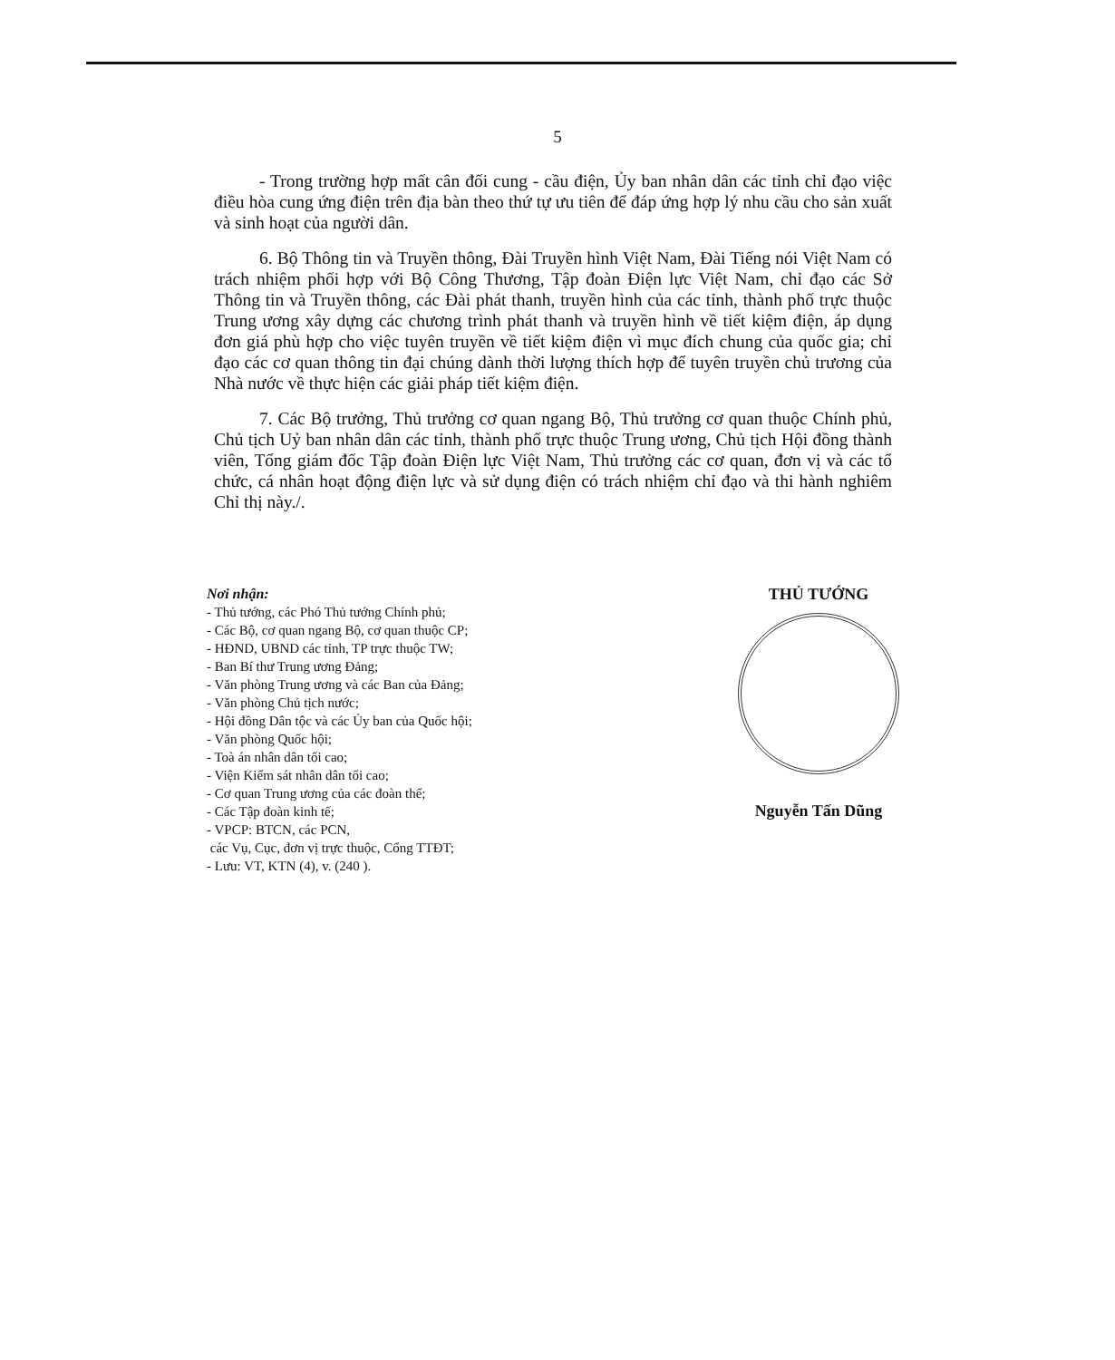5
- Trong trường hợp mất cân đối cung - cầu điện, Ủy ban nhân dân các tỉnh chỉ đạo việc điều hòa cung ứng điện trên địa bàn theo thứ tự ưu tiên để đáp ứng hợp lý nhu cầu cho sản xuất và sinh hoạt của người dân.
6. Bộ Thông tin và Truyền thông, Đài Truyền hình Việt Nam, Đài Tiếng nói Việt Nam có trách nhiệm phối hợp với Bộ Công Thương, Tập đoàn Điện lực Việt Nam, chỉ đạo các Sở Thông tin và Truyền thông, các Đài phát thanh, truyền hình của các tỉnh, thành phố trực thuộc Trung ương xây dựng các chương trình phát thanh và truyền hình về tiết kiệm điện, áp dụng đơn giá phù hợp cho việc tuyên truyền về tiết kiệm điện vì mục đích chung của quốc gia; chỉ đạo các cơ quan thông tin đại chúng dành thời lượng thích hợp để tuyên truyền chủ trương của Nhà nước về thực hiện các giải pháp tiết kiệm điện.
7. Các Bộ trưởng, Thủ trưởng cơ quan ngang Bộ, Thủ trưởng cơ quan thuộc Chính phủ, Chủ tịch Uỷ ban nhân dân các tỉnh, thành phố trực thuộc Trung ương, Chủ tịch Hội đồng thành viên, Tổng giám đốc Tập đoàn Điện lực Việt Nam, Thủ trưởng các cơ quan, đơn vị và các tổ chức, cá nhân hoạt động điện lực và sử dụng điện có trách nhiệm chỉ đạo và thi hành nghiêm Chỉ thị này./.
Nơi nhận:
- Thủ tướng, các Phó Thủ tướng Chính phủ;
- Các Bộ, cơ quan ngang Bộ, cơ quan thuộc CP;
- HĐND, UBND các tỉnh, TP trực thuộc TW;
- Ban Bí thư Trung ương Đảng;
- Văn phòng Trung ương và các Ban của Đảng;
- Văn phòng Chủ tịch nước;
- Hội đồng Dân tộc và các Ủy ban của Quốc hội;
- Văn phòng Quốc hội;
- Toà án nhân dân tối cao;
- Viện Kiểm sát nhân dân tối cao;
- Cơ quan Trung ương của các đoàn thể;
- Các Tập đoàn kinh tế;
- VPCP: BTCN, các PCN,
các Vụ, Cục, đơn vị trực thuộc, Cổng TTĐT;
- Lưu: VT, KTN (4), v. (240 ).
THỦ TƯỚNG
Nguyễn Tấn Dũng